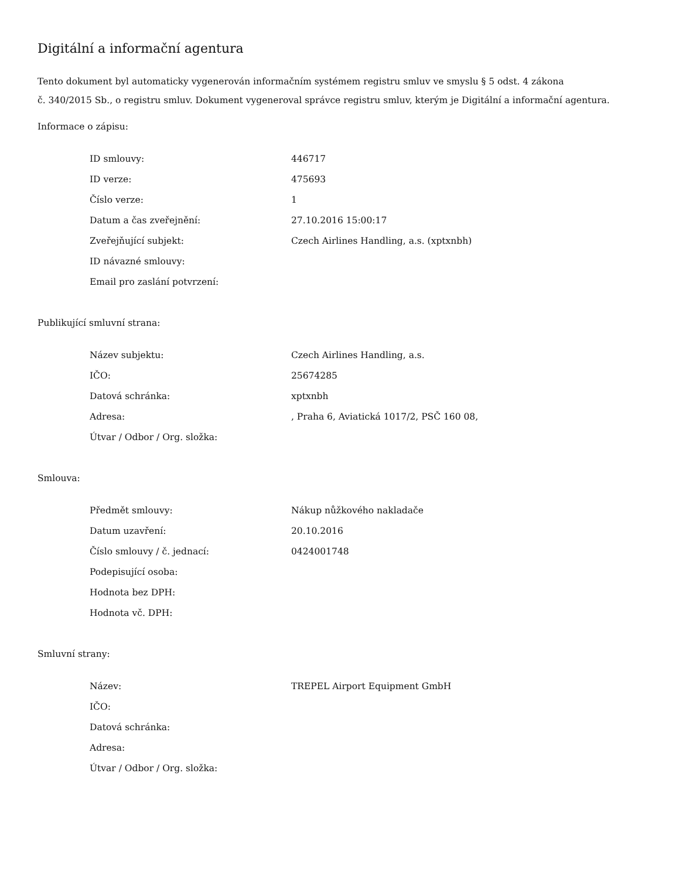Digitální a informační agentura
Tento dokument byl automaticky vygenerován informačním systémem registru smluv ve smyslu § 5 odst. 4 zákona
č. 340/2015 Sb., o registru smluv. Dokument vygeneroval správce registru smluv, kterým je Digitální a informační agentura.
Informace o zápisu:
| ID smlouvy: | 446717 |
| ID verze: | 475693 |
| Číslo verze: | 1 |
| Datum a čas zveřejnění: | 27.10.2016 15:00:17 |
| Zveřejňující subjekt: | Czech Airlines Handling, a.s. (xptxnbh) |
| ID návazné smlouvy: | |
| Email pro zaslání potvrzení: | |
Publikující smluvní strana:
| Název subjektu: | Czech Airlines Handling, a.s. |
| IČO: | 25674285 |
| Datová schránka: | xptxnbh |
| Adresa: | , Praha 6, Aviatická 1017/2, PSČ 160 08, |
| Útvar / Odbor / Org. složka: | |
Smlouva:
| Předmět smlouvy: | Nákup nůžkového nakladače |
| Datum uzavření: | 20.10.2016 |
| Číslo smlouvy / č. jednací: | 0424001748 |
| Podepisující osoba: | |
| Hodnota bez DPH: | |
| Hodnota vč. DPH: | |
Smluvní strany:
| Název: | TREPEL Airport Equipment GmbH |
| IČO: | |
| Datová schránka: | |
| Adresa: | |
| Útvar / Odbor / Org. složka: | |